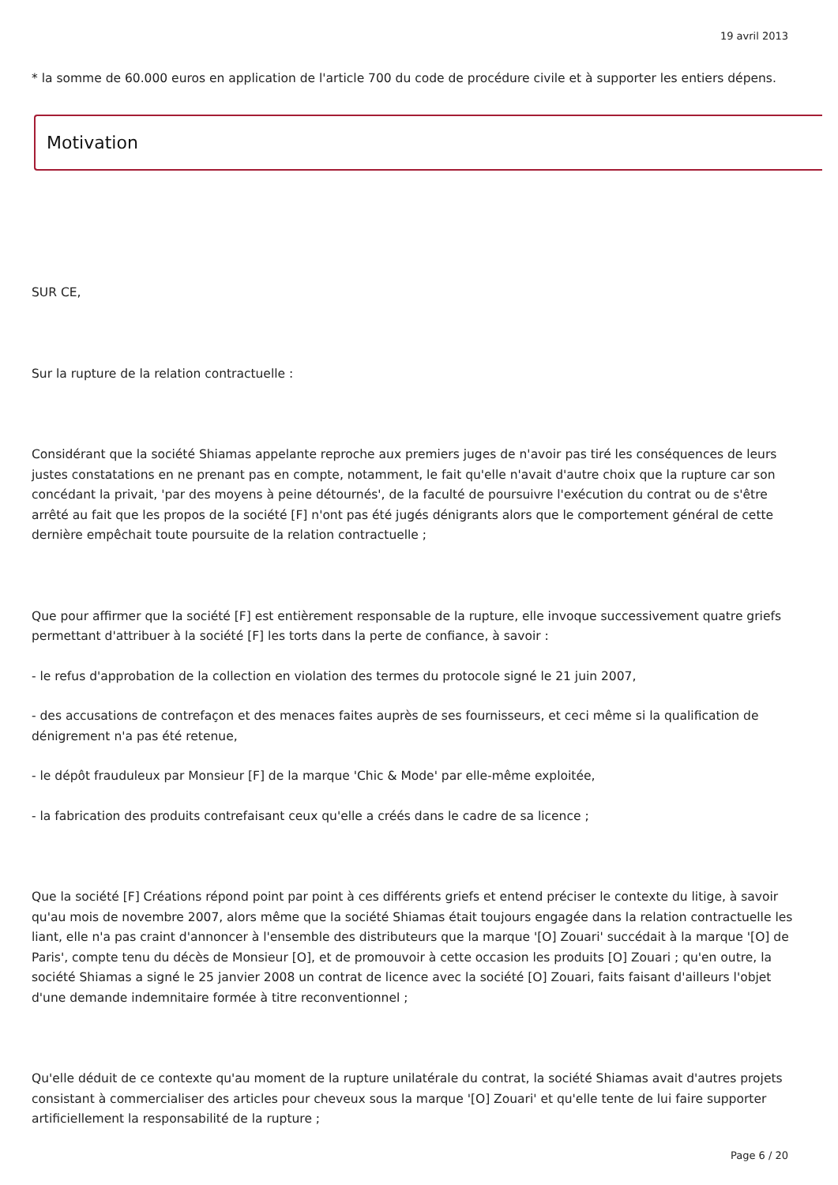19 avril 2013
* la somme de 60.000 euros en application de l'article 700 du code de procédure civile et à supporter les entiers dépens.
Motivation
SUR CE,
Sur la rupture de la relation contractuelle :
Considérant que la société Shiamas appelante reproche aux premiers juges de n'avoir pas tiré les conséquences de leurs justes constatations en ne prenant pas en compte, notamment, le fait qu'elle n'avait d'autre choix que la rupture car son concédant la privait, 'par des moyens à peine détournés', de la faculté de poursuivre l'exécution du contrat ou de s'être arrêté au fait que les propos de la société [F] n'ont pas été jugés dénigrants alors que le comportement général de cette dernière empêchait toute poursuite de la relation contractuelle ;
Que pour affirmer que la société [F] est entièrement responsable de la rupture, elle invoque successivement quatre griefs permettant d'attribuer à la société [F] les torts dans la perte de confiance, à savoir :
- le refus d'approbation de la collection en violation des termes du protocole signé le 21 juin 2007,
- des accusations de contrefaçon et des menaces faites auprès de ses fournisseurs, et ceci même si la qualification de dénigrement n'a pas été retenue,
- le dépôt frauduleux par Monsieur [F] de la marque 'Chic & Mode' par elle-même exploitée,
- la fabrication des produits contrefaisant ceux qu'elle a créés dans le cadre de sa licence ;
Que la société [F] Créations répond point par point à ces différents griefs et entend préciser le contexte du litige, à savoir qu'au mois de novembre 2007, alors même que la société Shiamas était toujours engagée dans la relation contractuelle les liant, elle n'a pas craint d'annoncer à l'ensemble des distributeurs que la marque '[O] Zouari' succédait à la marque '[O] de Paris', compte tenu du décès de Monsieur [O], et de promouvoir à cette occasion les produits [O] Zouari ; qu'en outre, la société Shiamas a signé le 25 janvier 2008 un contrat de licence avec la société [O] Zouari, faits faisant d'ailleurs l'objet d'une demande indemnitaire formée à titre reconventionnel ;
Qu'elle déduit de ce contexte qu'au moment de la rupture unilatérale du contrat, la société Shiamas avait d'autres projets consistant à commercialiser des articles pour cheveux sous la marque '[O] Zouari' et qu'elle tente de lui faire supporter artificiellement la responsabilité de la rupture ;
Page 6 / 20